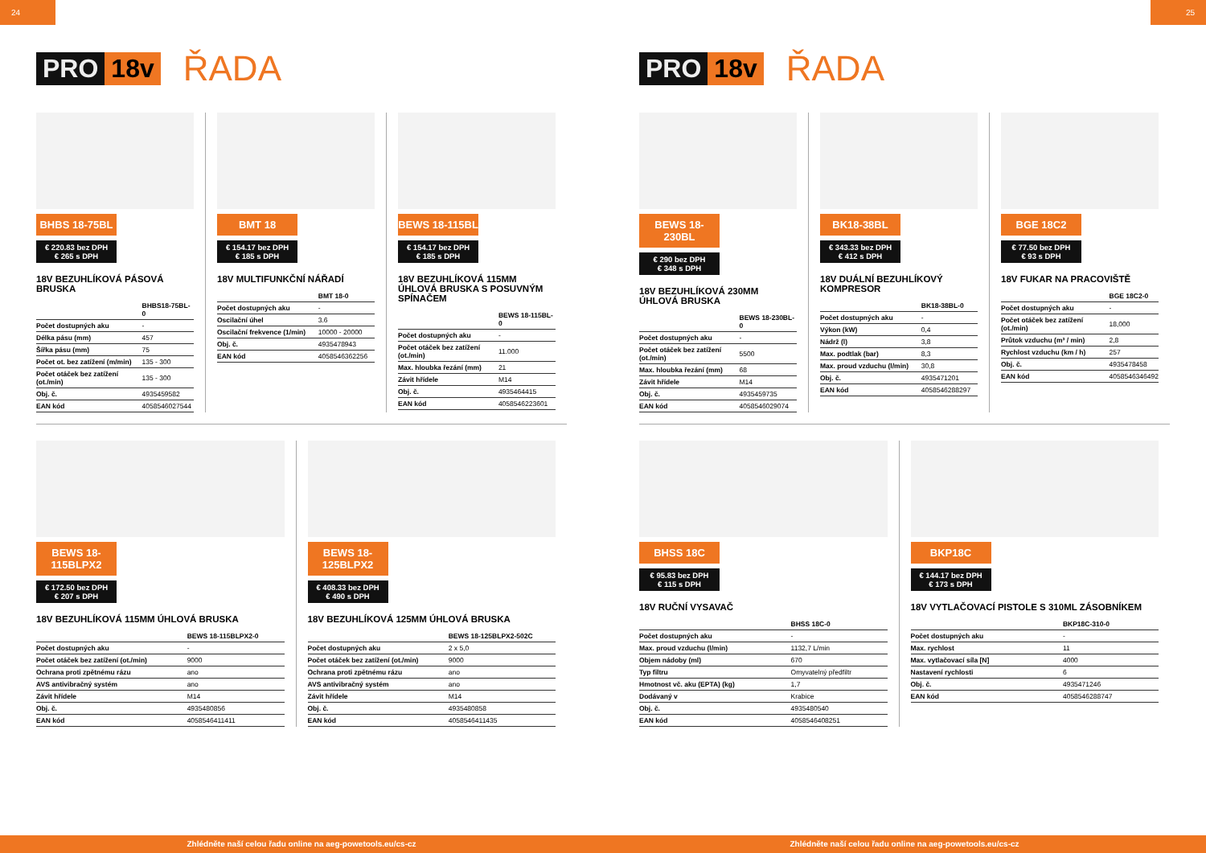24 25
PRO 18v
ŘADA
BHBS 18-75BL
€ 220.83 bez DPH
€ 265 s DPH
18V BEZUHLÍKOVÁ PÁSOVÁ BRUSKA
| | BHBS18-75BL-0 |
| --- | --- |
| Počet dostupných aku | - |
| Délka pásu (mm) | 457 |
| Šířka pásu (mm) | 75 |
| Počet ot. bez zatížení (m/min) | 135 - 300 |
| Počet otáček bez zatížení (ot./min) | 135 - 300 |
| Obj. č. | 4935459582 |
| EAN kód | 4058546027544 |
BMT 18
€ 154.17 bez DPH
€ 185 s DPH
18V MULTIFUNKČNÍ NÁŘADÍ
| | BMT 18-0 |
| --- | --- |
| Počet dostupných aku | - |
| Oscilační úhel | 3.6 |
| Oscilační frekvence (1/min) | 10000 - 20000 |
| Obj. č. | 4935478943 |
| EAN kód | 4058546362256 |
BEWS 18-115BL
€ 154.17 bez DPH
€ 185 s DPH
18V BEZUHLÍKOVÁ 115MM ÚHLOVÁ BRUSKA S POSUVNÝM SPÍNAČEM
| | BEWS 18-115BL-0 |
| --- | --- |
| Počet dostupných aku | - |
| Počet otáček bez zatížení (ot./min) | 11.000 |
| Max. hloubka řezání (mm) | 21 |
| Závit hřídele | M14 |
| Obj. č. | 4935464415 |
| EAN kód | 4058546223601 |
BEWS 18-115BLPX2
€ 172.50 bez DPH
€ 207 s DPH
18V BEZUHLÍKOVÁ 115MM ÚHLOVÁ BRUSKA
| | BEWS 18-115BLPX2-0 |
| --- | --- |
| Počet dostupných aku | - |
| Počet otáček bez zatížení (ot./min) | 9000 |
| Ochrana proti zpětnému rázu | ano |
| AVS antivibračný systém | ano |
| Závit hřídele | M14 |
| Obj. č. | 4935480856 |
| EAN kód | 4058546411411 |
BEWS 18-125BLPX2
€ 408.33 bez DPH
€ 490 s DPH
18V BEZUHLÍKOVÁ 125MM ÚHLOVÁ BRUSKA
| | BEWS 18-125BLPX2-502C |
| --- | --- |
| Počet dostupných aku | 2 x 5,0 |
| Počet otáček bez zatížení (ot./min) | 9000 |
| Ochrana proti zpětnému rázu | ano |
| AVS antivibračný systém | ano |
| Závit hřídele | M14 |
| Obj. č. | 4935480858 |
| EAN kód | 4058546411435 |
PRO 18v
ŘADA
BEWS 18-230BL
€ 290 bez DPH
€ 348 s DPH
18V BEZUHLÍKOVÁ 230MM ÚHLOVÁ BRUSKA
| | BEWS 18-230BL-0 |
| --- | --- |
| Počet dostupných aku | - |
| Počet otáček bez zatížení (ot./min) | 5500 |
| Max. hloubka řezání (mm) | 68 |
| Závit hřídele | M14 |
| Obj. č. | 4935459735 |
| EAN kód | 4058546029074 |
BK18-38BL
€ 343.33 bez DPH
€ 412 s DPH
18V DUÁLNÍ BEZUHLÍKOVÝ KOMPRESOR
| | BK18-38BL-0 |
| --- | --- |
| Počet dostupných aku | - |
| Výkon (kW) | 0,4 |
| Nádrž (l) | 3,8 |
| Max. podtlak (bar) | 8,3 |
| Max. proud vzduchu (l/min) | 30,8 |
| Obj. č. | 4935471201 |
| EAN kód | 4058546288297 |
BGE 18C2
€ 77.50 bez DPH
€ 93 s DPH
18V FUKAR NA PRACOVIŠTĚ
| | BGE 18C2-0 |
| --- | --- |
| Počet dostupných aku | - |
| Počet otáček bez zatížení (ot./min) | 18,000 |
| Průtok vzduchu (m³ / min) | 2,8 |
| Rychlost vzduchu (km / h) | 257 |
| Obj. č. | 4935478458 |
| EAN kód | 4058546346492 |
BHSS 18C
€ 95.83 bez DPH
€ 115 s DPH
18V RUČNÍ VYSAVAČ
| | BHSS 18C-0 |
| --- | --- |
| Počet dostupných aku | - |
| Max. proud vzduchu (l/min) | 1132,7 L/min |
| Objem nádoby (ml) | 670 |
| Typ filtru | Omyvatelný předfiltr |
| Hmotnost vč. aku (EPTA) (kg) | 1,7 |
| Dodávaný v | Krabice |
| Obj. č. | 4935480540 |
| EAN kód | 4058546408251 |
BKP18C
€ 144.17 bez DPH
€ 173 s DPH
18V VYTLAČOVACÍ PISTOLE S 310ML ZÁSOBNÍKEM
| | BKP18C-310-0 |
| --- | --- |
| Počet dostupných aku | - |
| Max. rychlost | 11 |
| Max. vytlačovací síla [N] | 4000 |
| Nastavení rychlosti | 6 |
| Obj. č. | 4935471246 |
| EAN kód | 4058546288747 |
Zhlédněte naší celou řadu online na aeg-powetools.eu/cs-cz Zhlédněte naší celou řadu online na aeg-powetools.eu/cs-cz